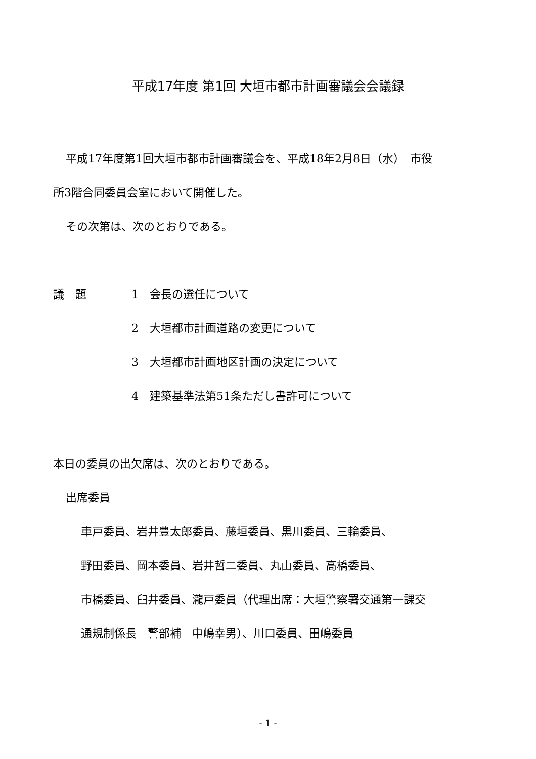平成17年度 第1回 大垣市都市計画審議会会議録
平成17年度第1回大垣市都市計画審議会を、平成18年2月8日（水）　市役
所3階合同委員会室において開催した。
その次第は、次のとおりである。
議　題 1　会長の選任について
2　大垣都市計画道路の変更について
3　大垣都市計画地区計画の決定について
4　建築基準法第51条ただし書許可について
本日の委員の出欠席は、次のとおりである。
出席委員
車戸委員、岩井豊太郎委員、藤垣委員、黒川委員、三輪委員、
野田委員、岡本委員、岩井哲二委員、丸山委員、高橋委員、
市橋委員、臼井委員、瀧戸委員（代理出席：大垣警察署交通第一課交
通規制係長　警部補　中嶋幸男）、川口委員、田嶋委員
- 1 -